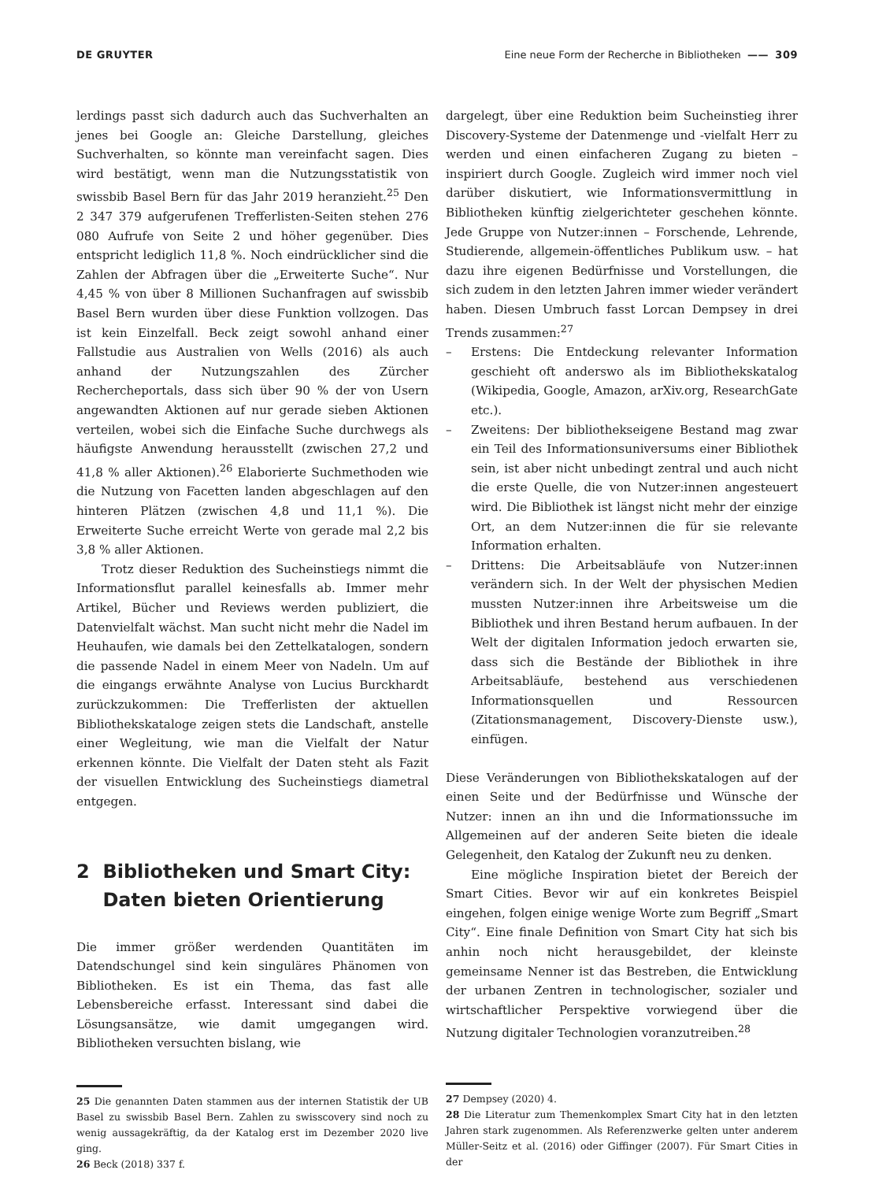DE GRUYTER Eine neue Form der Recherche in Bibliotheken —— 309
lerdings passt sich dadurch auch das Suchverhalten an jenes bei Google an: Gleiche Darstellung, gleiches Suchverhalten, so könnte man vereinfacht sagen. Dies wird bestätigt, wenn man die Nutzungsstatistik von swissbib Basel Bern für das Jahr 2019 heranzieht.<sup>25</sup> Den 2 347 379 aufgerufenen Trefferlisten-Seiten stehen 276 080 Aufrufe von Seite 2 und höher gegenüber. Dies entspricht lediglich 11,8 %. Noch eindrücklicher sind die Zahlen der Abfragen über die „Erweiterte Suche“. Nur 4,45 % von über 8 Millionen Suchanfragen auf swissbib Basel Bern wurden über diese Funktion vollzogen. Das ist kein Einzelfall. Beck zeigt sowohl anhand einer Fallstudie aus Australien von Wells (2016) als auch anhand der Nutzungszahlen des Zürcher Rechercheportals, dass sich über 90 % der von Usern angewandten Aktionen auf nur gerade sieben Aktionen verteilen, wobei sich die Einfache Suche durchwegs als häufigste Anwendung herausstellt (zwischen 27,2 und 41,8 % aller Aktionen).<sup>26</sup> Elaborierte Suchmethoden wie die Nutzung von Facetten landen abgeschlagen auf den hinteren Plätzen (zwischen 4,8 und 11,1 %). Die Erweiterte Suche erreicht Werte von gerade mal 2,2 bis 3,8 % aller Aktionen.
Trotz dieser Reduktion des Sucheinstiegs nimmt die Informationsflut parallel keinesfalls ab. Immer mehr Artikel, Bücher und Reviews werden publiziert, die Datenvielfalt wächst. Man sucht nicht mehr die Nadel im Heuhaufen, wie damals bei den Zettelkatalogen, sondern die passende Nadel in einem Meer von Nadeln. Um auf die eingangs erwähnte Analyse von Lucius Burckhardt zurückzukommen: Die Trefferlisten der aktuellen Bibliothekskataloge zeigen stets die Landschaft, anstelle einer Wegleitung, wie man die Vielfalt der Natur erkennen könnte. Die Vielfalt der Daten steht als Fazit der visuellen Entwicklung des Sucheinstiegs diametral entgegen.
2 Bibliotheken und Smart City:
Daten bieten Orientierung
Die immer größer werdenden Quantitäten im Datendschungel sind kein singuläres Phänomen von Bibliotheken. Es ist ein Thema, das fast alle Lebensbereiche erfasst. Interessant sind dabei die Lösungsansätze, wie damit umgegangen wird. Bibliotheken versuchten bislang, wie
25 Die genannten Daten stammen aus der internen Statistik der UB Basel zu swissbib Basel Bern. Zahlen zu swisscovery sind noch zu wenig aussagekräftig, da der Katalog erst im Dezember 2020 live ging.
26 Beck (2018) 337 f.
dargelegt, über eine Reduktion beim Sucheinstieg ihrer Discovery-Systeme der Datenmenge und -vielfalt Herr zu werden und einen einfacheren Zugang zu bieten – inspiriert durch Google. Zugleich wird immer noch viel darüber diskutiert, wie Informationsvermittlung in Bibliotheken künftig zielgerichteter geschehen könnte. Jede Gruppe von Nutzer:innen – Forschende, Lehrende, Studierende, allgemein-öffentliches Publikum usw. – hat dazu ihre eigenen Bedürfnisse und Vorstellungen, die sich zudem in den letzten Jahren immer wieder verändert haben. Diesen Umbruch fasst Lorcan Dempsey in drei Trends zusammen:<sup>27</sup>
– Erstens: Die Entdeckung relevanter Information geschieht oft anderswo als im Bibliothekskatalog (Wikipedia, Google, Amazon, arXiv.org, ResearchGate etc.).
– Zweitens: Der bibliothekseigene Bestand mag zwar ein Teil des Informationsuniversums einer Bibliothek sein, ist aber nicht unbedingt zentral und auch nicht die erste Quelle, die von Nutzer:innen angesteuert wird. Die Bibliothek ist längst nicht mehr der einzige Ort, an dem Nutzer:innen die für sie relevante Information erhalten.
– Drittens: Die Arbeitsabläufe von Nutzer:innen verändern sich. In der Welt der physischen Medien mussten Nutzer:innen ihre Arbeitsweise um die Bibliothek und ihren Bestand herum aufbauen. In der Welt der digitalen Information jedoch erwarten sie, dass sich die Bestände der Bibliothek in ihre Arbeitsabläufe, bestehend aus verschiedenen Informationsquellen und Ressourcen (Zitationsmanagement, Discovery-Dienste usw.), einfügen.
Diese Veränderungen von Bibliothekskatalogen auf der einen Seite und der Bedürfnisse und Wünsche der Nutzer: innen an ihn und die Informationssuche im Allgemeinen auf der anderen Seite bieten die ideale Gelegenheit, den Katalog der Zukunft neu zu denken.
Eine mögliche Inspiration bietet der Bereich der Smart Cities. Bevor wir auf ein konkretes Beispiel eingehen, folgen einige wenige Worte zum Begriff „Smart City“. Eine finale Definition von Smart City hat sich bis anhin noch nicht herausgebildet, der kleinste gemeinsame Nenner ist das Bestreben, die Entwicklung der urbanen Zentren in technologischer, sozialer und wirtschaftlicher Perspektive vorwiegend über die Nutzung digitaler Technologien voranzutreiben.<sup>28</sup>
27 Dempsey (2020) 4.
28 Die Literatur zum Themenkomplex Smart City hat in den letzten Jahren stark zugenommen. Als Referenzwerke gelten unter anderem Müller-Seitz et al. (2016) oder Giffinger (2007). Für Smart Cities in der